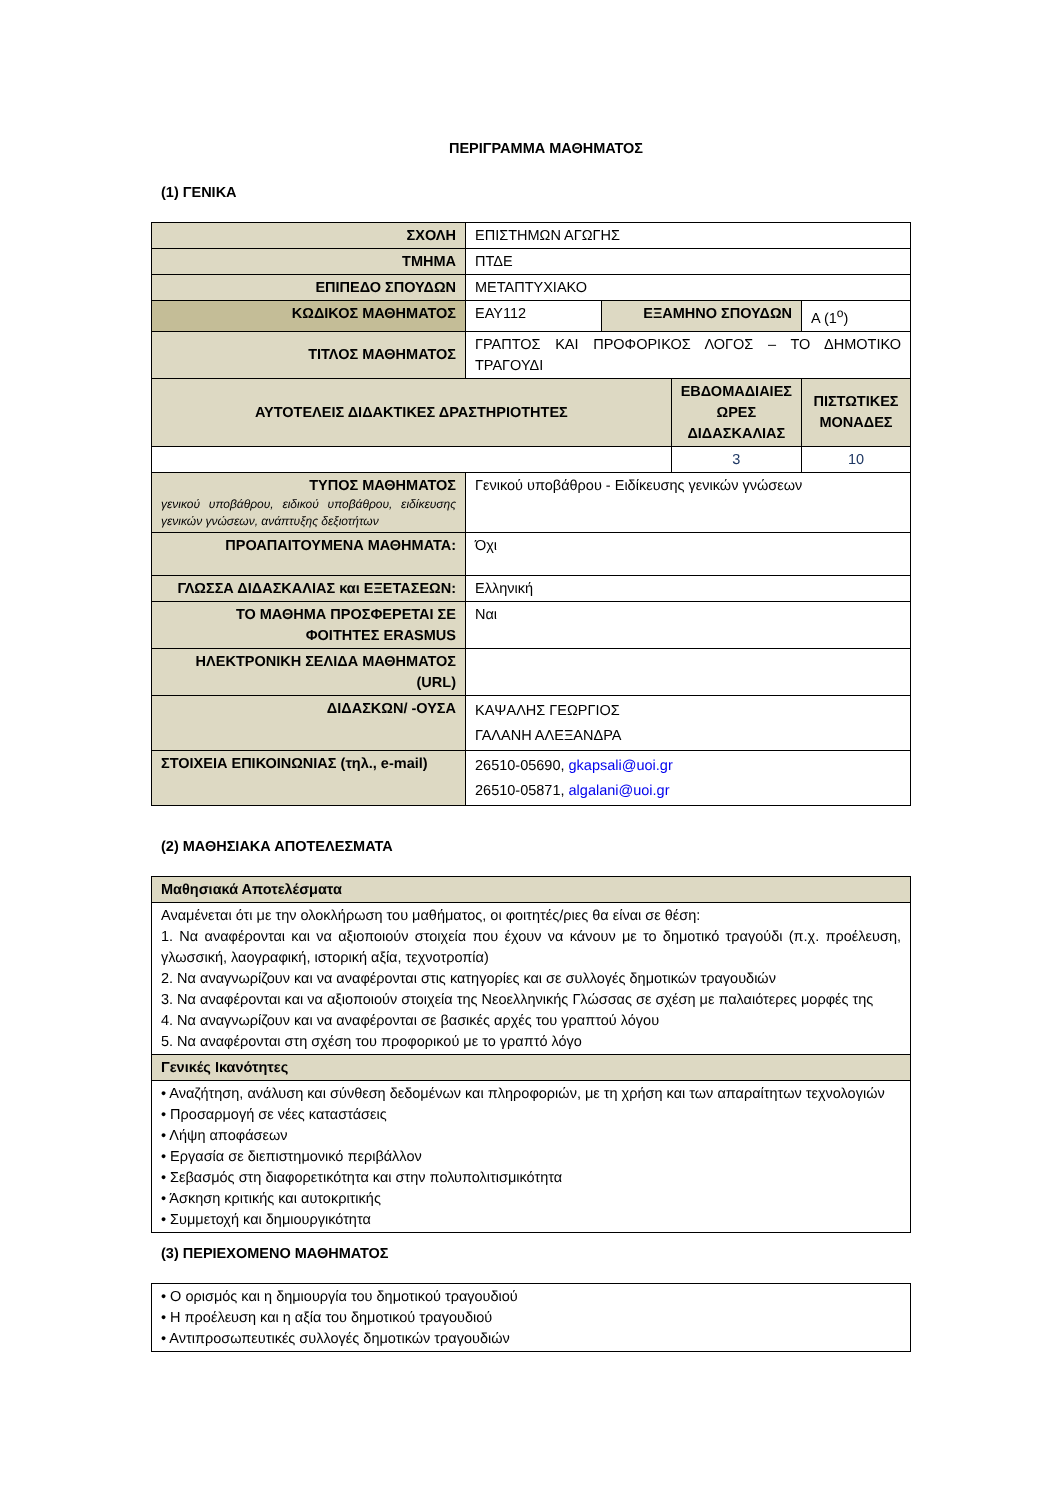ΠΕΡΙΓΡΑΜΜΑ ΜΑΘΗΜΑΤΟΣ
(1) ΓΕΝΙΚΑ
| ΣΧΟΛΗ | ΕΠΙΣΤΗΜΩΝ ΑΓΩΓΗΣ | | | |
| ΤΜΗΜΑ | ΠΤΔΕ | | | |
| ΕΠΙΠΕΔΟ ΣΠΟΥΔΩΝ | ΜΕΤΑΠΤΥΧΙΑΚΟ | | | |
| ΚΩΔΙΚΟΣ ΜΑΘΗΜΑΤΟΣ | ΕΑΥ112 | ΕΞΑΜΗΝΟ ΣΠΟΥΔΩΝ | | Α (1<sup>ο</sup>) |
| ΤΙΤΛΟΣ ΜΑΘΗΜΑΤΟΣ | ΓΡΑΠΤΟΣ ΚΑΙ ΠΡΟΦΟΡΙΚΟΣ ΛΟΓΟΣ – ΤΟ ΔΗΜΟΤΙΚΟ ΤΡΑΓΟΥΔΙ | | | |
| ΑΥΤΟΤΕΛΕΙΣ ΔΙΔΑΚΤΙΚΕΣ ΔΡΑΣΤΗΡΙΟΤΗΤΕΣ | | | ΕΒΔΟΜΑΔΙΑΙΕΣ ΩΡΕΣ ΔΙΔΑΣΚΑΛΙΑΣ | ΠΙΣΤΩΤΙΚΕΣ ΜΟΝΑΔΕΣ |
| | | | 3 | 10 |
| ΤΥΠΟΣ ΜΑΘΗΜΑΤΟΣ γενικού υποβάθρου, ειδικού υποβάθρου, ειδίκευσης γενικών γνώσεων, ανάπτυξης δεξιοτήτων | Γενικού υποβάθρου - Ειδίκευσης γενικών γνώσεων | | | |
| ΠΡΟΑΠΑΙΤΟΥΜΕΝΑ ΜΑΘΗΜΑΤΑ: | Όχι | | | |
| ΓΛΩΣΣΑ ΔΙΔΑΣΚΑΛΙΑΣ και ΕΞΕΤΑΣΕΩΝ: | Ελληνική | | | |
| ΤΟ ΜΑΘΗΜΑ ΠΡΟΣΦΕΡΕΤΑΙ ΣΕ ΦΟΙΤΗΤΕΣ ERASMUS | Ναι | | | |
| ΗΛΕΚΤΡΟΝΙΚΗ ΣΕΛΙΔΑ ΜΑΘΗΜΑΤΟΣ (URL) | | | | |
| ΔΙΔΑΣΚΩΝ/ -ΟΥΣΑ | ΚΑΨΑΛΗΣ ΓΕΩΡΓΙΟΣ ΓΑΛΑΝΗ ΑΛΕΞΑΝΔΡΑ | | | |
| ΣΤΟΙΧΕΙΑ ΕΠΙΚΟΙΝΩΝΙΑΣ (τηλ., e-mail) | 26510-05690, gkapsali@uoi.gr 26510-05871, algalani@uoi.gr | | | |
(2) ΜΑΘΗΣΙΑΚΑ ΑΠΟΤΕΛΕΣΜΑΤΑ
| Μαθησιακά Αποτελέσματα |
| Αναμένεται ότι με την ολοκλήρωση του μαθήματος, οι φοιτητές/ριες θα είναι σε θέση: 1. Να αναφέρονται και να αξιοποιούν στοιχεία που έχουν να κάνουν με το δημοτικό τραγούδι (π.χ. προέλευση, γλωσσική, λαογραφική, ιστορική αξία, τεχνοτροπία) 2. Να αναγνωρίζουν και να αναφέρονται στις κατηγορίες και σε συλλογές δημοτικών τραγουδιών 3. Να αναφέρονται και να αξιοποιούν στοιχεία της Νεοελληνικής Γλώσσας σε σχέση με παλαιότερες μορφές της 4. Να αναγνωρίζουν και να αναφέρονται σε βασικές αρχές του γραπτού λόγου 5. Να αναφέρονται στη σχέση του προφορικού με το γραπτό λόγο |
| Γενικές Ικανότητες |
| • Αναζήτηση, ανάλυση και σύνθεση δεδομένων και πληροφοριών, με τη χρήση και των απαραίτητων τεχνολογιών • Προσαρμογή σε νέες καταστάσεις • Λήψη αποφάσεων • Εργασία σε διεπιστημονικό περιβάλλον • Σεβασμός στη διαφορετικότητα και στην πολυπολιτισμικότητα • Άσκηση κριτικής και αυτοκριτικής • Συμμετοχή και δημιουργικότητα |
(3) ΠΕΡΙΕΧΟΜΕΝΟ ΜΑΘΗΜΑΤΟΣ
| • Ο ορισμός και η δημιουργία του δημοτικού τραγουδιού • Η προέλευση και η αξία του δημοτικού τραγουδιού • Αντιπροσωπευτικές συλλογές δημοτικών τραγουδιών |